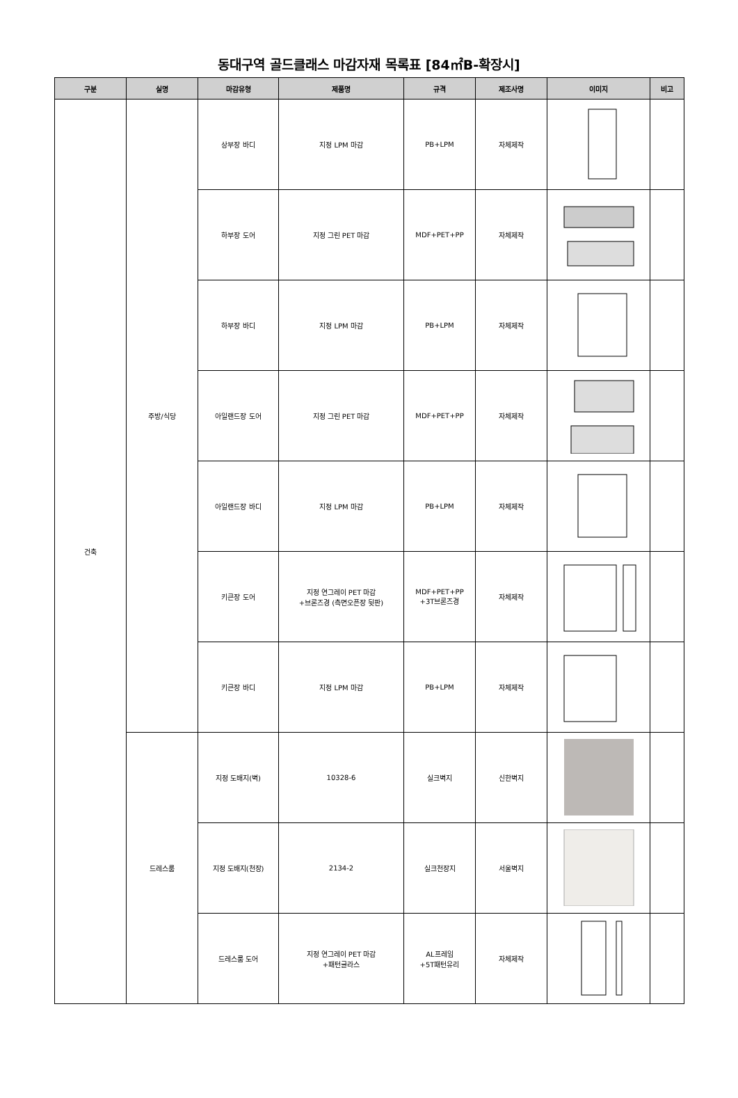동대구역 골드클래스 마감자재 목록표 [84㎡B-확장시]
| 구분 | 실명 | 마감유형 | 제품명 | 규격 | 제조사명 | 이미지 | 비고 |
| --- | --- | --- | --- | --- | --- | --- | --- |
| 건축 | 주방/식당 | 상부장 바디 | 지정 LPM 마감 | PB+LPM | 자체제작 | | |
| | | 하부장 도어 | 지정 그린 PET 마감 | MDF+PET+PP | 자체제작 | | |
| | | 하부장 바디 | 지정 LPM 마감 | PB+LPM | 자체제작 | | |
| | | 아일랜드장 도어 | 지정 그린 PET 마감 | MDF+PET+PP | 자체제작 | | |
| | | 아일랜드장 바디 | 지정 LPM 마감 | PB+LPM | 자체제작 | | |
| | | 키큰장 도어 | 지정 연그레이 PET 마감 +브론즈경 (측면오픈장 뒷판) | MDF+PET+PP +3T브론즈경 | 자체제작 | | |
| | | 키큰장 바디 | 지정 LPM 마감 | PB+LPM | 자체제작 | | |
| | 드레스룸 | 지정 도배지(벽) | 10328-6 | 실크벽지 | 신한벽지 | | |
| | | 지정 도배지(천장) | 2134-2 | 실크천장지 | 서울벽지 | | |
| | | 드레스룸 도어 | 지정 연그레이 PET 마감 +패턴글라스 | AL프레임 +5T패턴유리 | 자체제작 | | |